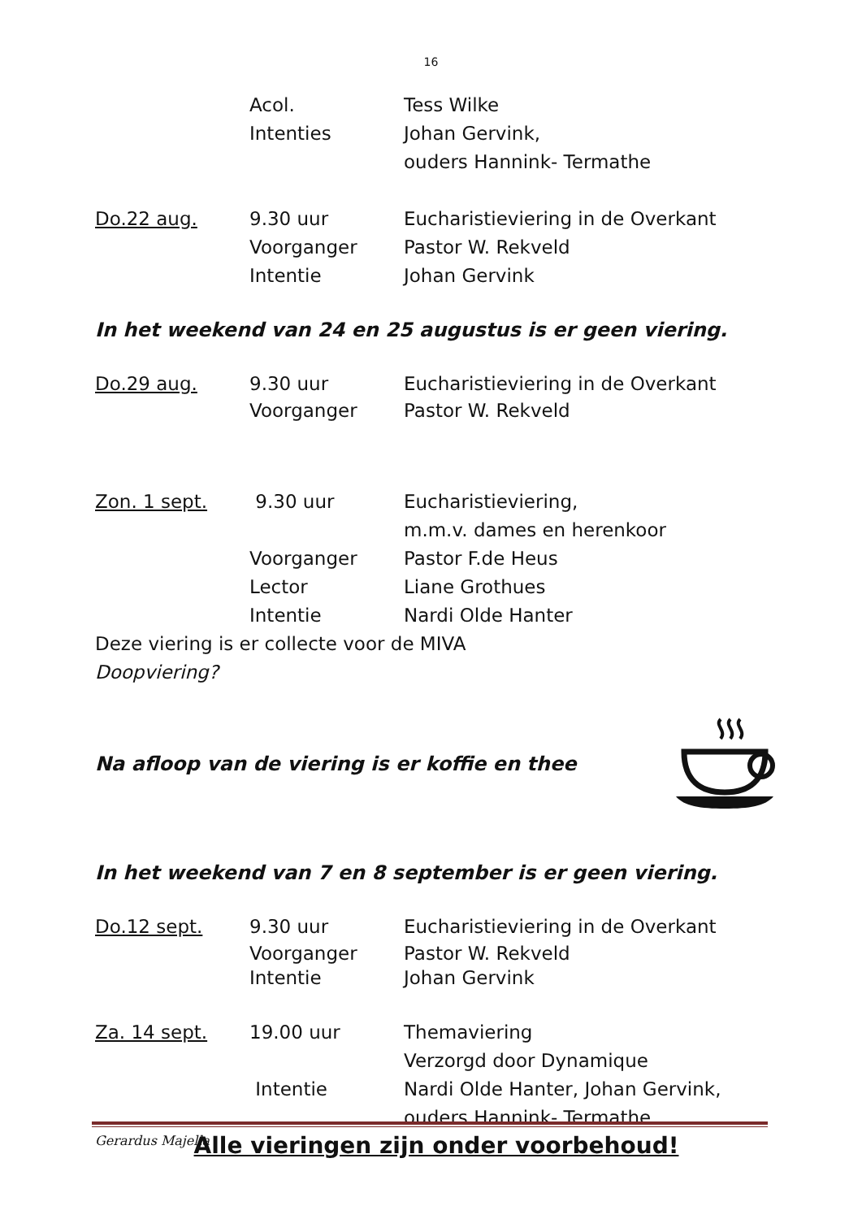16
Acol. Tess Wilke
Intenties Johan Gervink,
ouders Hannink- Termathe
Do.22 aug. 9.30 uur Eucharistieviering in de Overkant
Voorganger Pastor W. Rekveld
Intentie Johan Gervink
In het weekend van 24 en 25 augustus is er geen viering.
Do.29 aug. 9.30 uur Eucharistieviering in de Overkant
Voorganger Pastor W. Rekveld
Zon. 1 sept. 9.30 uur Eucharistieviering,
m.m.v. dames en herenkoor
Voorganger Pastor F.de Heus
Lector Liane Grothues
Intentie Nardi Olde Hanter
Deze viering is er collecte voor de MIVA
Doopviering?
Na afloop van de viering is er koffie en thee
In het weekend van 7 en 8 september is er geen viering.
Do.12 sept. 9.30 uur Eucharistieviering in de Overkant
Voorganger Pastor W. Rekveld
Intentie Johan Gervink
Za. 14 sept. 19.00 uur Themaviering
Verzorgd door Dynamique
Intentie Nardi Olde Hanter, Johan Gervink,
ouders Hannink- Termathe
Alle vieringen zijn onder voorbehoud!
Gerardus Majella